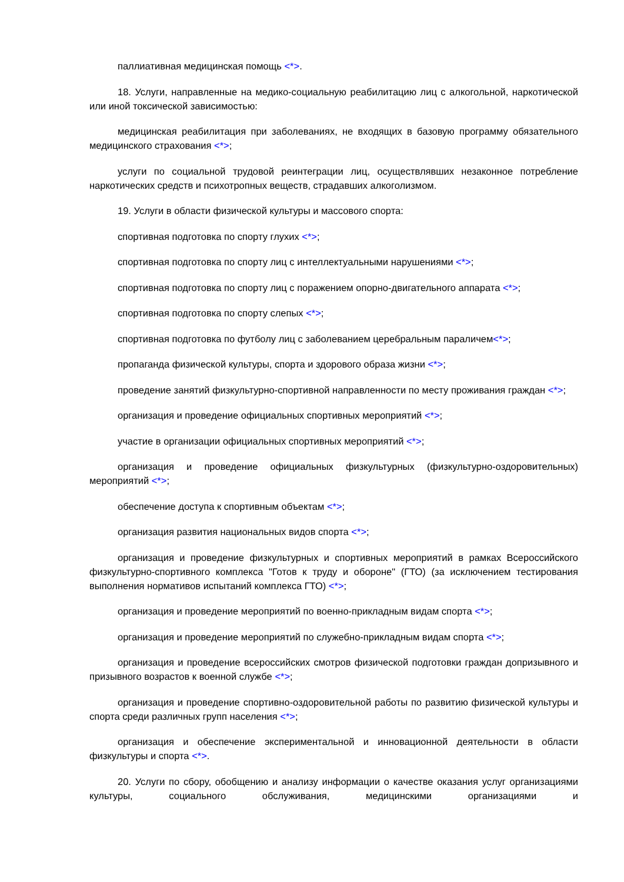паллиативная медицинская помощь <*>.
18. Услуги, направленные на медико-социальную реабилитацию лиц с алкогольной, наркотической или иной токсической зависимостью:
медицинская реабилитация при заболеваниях, не входящих в базовую программу обязательного медицинского страхования <*>;
услуги по социальной трудовой реинтеграции лиц, осуществлявших незаконное потребление наркотических средств и психотропных веществ, страдавших алкоголизмом.
19. Услуги в области физической культуры и массового спорта:
спортивная подготовка по спорту глухих <*>;
спортивная подготовка по спорту лиц с интеллектуальными нарушениями <*>;
спортивная подготовка по спорту лиц с поражением опорно-двигательного аппарата <*>;
спортивная подготовка по спорту слепых <*>;
спортивная подготовка по футболу лиц с заболеванием церебральным параличем<*>;
пропаганда физической культуры, спорта и здорового образа жизни <*>;
проведение занятий физкультурно-спортивной направленности по месту проживания граждан <*>;
организация и проведение официальных спортивных мероприятий <*>;
участие в организации официальных спортивных мероприятий <*>;
организация и проведение официальных физкультурных (физкультурно-оздоровительных) мероприятий <*>;
обеспечение доступа к спортивным объектам <*>;
организация развития национальных видов спорта <*>;
организация и проведение физкультурных и спортивных мероприятий в рамках Всероссийского физкультурно-спортивного комплекса "Готов к труду и обороне" (ГТО) (за исключением тестирования выполнения нормативов испытаний комплекса ГТО) <*>;
организация и проведение мероприятий по военно-прикладным видам спорта <*>;
организация и проведение мероприятий по служебно-прикладным видам спорта <*>;
организация и проведение всероссийских смотров физической подготовки граждан допризывного и призывного возрастов к военной службе <*>;
организация и проведение спортивно-оздоровительной работы по развитию физической культуры и спорта среди различных групп населения <*>;
организация и обеспечение экспериментальной и инновационной деятельности в области физкультуры и спорта <*>.
20. Услуги по сбору, обобщению и анализу информации о качестве оказания услуг организациями культуры, социального обслуживания, медицинскими организациями и